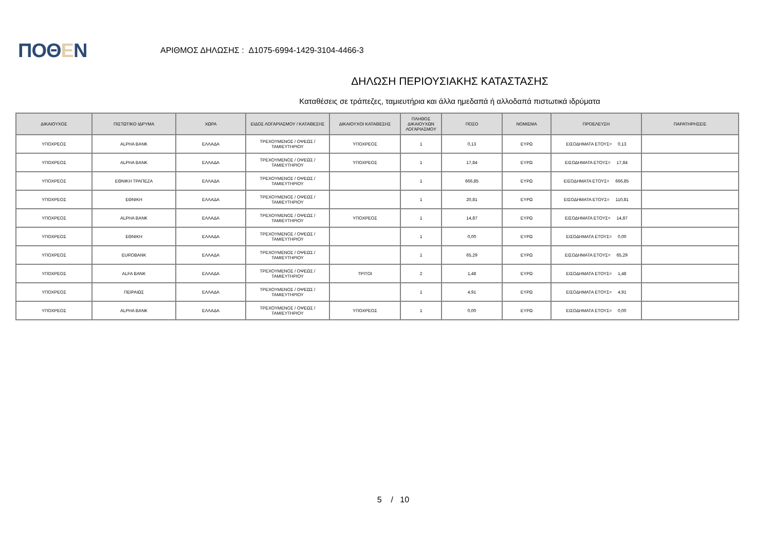ΠΟΘΕΝ
ΑΡΙΘΜΟΣ ΔΗΛΩΣΗΣ : Δ1075-6994-1429-3104-4466-3
ΔΗΛΩΣΗ ΠΕΡΙΟΥΣΙΑΚΗΣ ΚΑΤΑΣΤΑΣΗΣ
Καταθέσεις σε τράπεζες, ταμιευτήρια και άλλα ημεδαπά ή αλλοδαπά πιστωτικά ιδρύματα
| ΔΙΚΑΙΟΥΧΟΣ | ΠΙΣΤΩΤΙΚΟ ΙΔΡΥΜΑ | ΧΩΡΑ | ΕΙΔΟΣ ΛΟΓΑΡΙΑΣΜΟΥ / ΚΑΤΑΘΕΣΗΣ | ΔΙΚΑΙΟΥΧΟΙ ΚΑΤΑΘΕΣΗΣ | ΠΛΗΘΟΣ ΔΙΚΑΙΟΥΧΩΝ ΛΟΓΑΡΙΑΣΜΟΥ | ΠΟΣΟ | ΝΟΜΙΣΜΑ | ΠΡΟΕΛΕΥΣΗ | ΠΑΡΑΤΗΡΗΣΕΙΣ |
| --- | --- | --- | --- | --- | --- | --- | --- | --- | --- |
| ΥΠΟΧΡΕΟΣ | ALPHA BANK | ΕΛΛΑΔΑ | ΤΡΕΧΟΥΜΕΝΟΣ / ΟΨΕΩΣ / ΤΑΜΙΕΥΤΗΡΙΟΥ | ΥΠΟΧΡΕΟΣ | 1 | 0,13 | ΕΥΡΩ | ΕΙΣΟΔΗΜΑΤΑ ΕΤΟΥΣ= 0,13 | |
| ΥΠΟΧΡΕΟΣ | ALPHA BANK | ΕΛΛΑΔΑ | ΤΡΕΧΟΥΜΕΝΟΣ / ΟΨΕΩΣ / ΤΑΜΙΕΥΤΗΡΙΟΥ | ΥΠΟΧΡΕΟΣ | 1 | 17,84 | ΕΥΡΩ | ΕΙΣΟΔΗΜΑΤΑ ΕΤΟΥΣ= 17,84 | |
| ΥΠΟΧΡΕΟΣ | ΕΘΝΙΚΗ ΤΡΑΠΕΖΑ | ΕΛΛΑΔΑ | ΤΡΕΧΟΥΜΕΝΟΣ / ΟΨΕΩΣ / ΤΑΜΙΕΥΤΗΡΙΟΥ | | 1 | 666,85 | ΕΥΡΩ | ΕΙΣΟΔΗΜΑΤΑ ΕΤΟΥΣ= 666,85 | |
| ΥΠΟΧΡΕΟΣ | ΕΘΝΙΚΗ | ΕΛΛΑΔΑ | ΤΡΕΧΟΥΜΕΝΟΣ / ΟΨΕΩΣ / ΤΑΜΙΕΥΤΗΡΙΟΥ | | 1 | 20,81 | ΕΥΡΩ | ΕΙΣΟΔΗΜΑΤΑ ΕΤΟΥΣ= 110,81 | |
| ΥΠΟΧΡΕΟΣ | ALPHA BANK | ΕΛΛΑΔΑ | ΤΡΕΧΟΥΜΕΝΟΣ / ΟΨΕΩΣ / ΤΑΜΙΕΥΤΗΡΙΟΥ | ΥΠΟΧΡΕΟΣ | 1 | 14,87 | ΕΥΡΩ | ΕΙΣΟΔΗΜΑΤΑ ΕΤΟΥΣ= 14,87 | |
| ΥΠΟΧΡΕΟΣ | ΕΘΝΙΚΗ | ΕΛΛΑΔΑ | ΤΡΕΧΟΥΜΕΝΟΣ / ΟΨΕΩΣ / ΤΑΜΙΕΥΤΗΡΙΟΥ | | 1 | 0,00 | ΕΥΡΩ | ΕΙΣΟΔΗΜΑΤΑ ΕΤΟΥΣ= 0,00 | |
| ΥΠΟΧΡΕΟΣ | EUROBANK | ΕΛΛΑΔΑ | ΤΡΕΧΟΥΜΕΝΟΣ / ΟΨΕΩΣ / ΤΑΜΙΕΥΤΗΡΙΟΥ | | 1 | 65,29 | ΕΥΡΩ | ΕΙΣΟΔΗΜΑΤΑ ΕΤΟΥΣ= 65,29 | |
| ΥΠΟΧΡΕΟΣ | ALFA BANK | ΕΛΛΑΔΑ | ΤΡΕΧΟΥΜΕΝΟΣ / ΟΨΕΩΣ / ΤΑΜΙΕΥΤΗΡΙΟΥ | ΤΡΙΤΟΙ | 2 | 1,48 | ΕΥΡΩ | ΕΙΣΟΔΗΜΑΤΑ ΕΤΟΥΣ= 1,48 | |
| ΥΠΟΧΡΕΟΣ | ΠΕΙΡΑΙΩΣ | ΕΛΛΑΔΑ | ΤΡΕΧΟΥΜΕΝΟΣ / ΟΨΕΩΣ / ΤΑΜΙΕΥΤΗΡΙΟΥ | | 1 | 4,91 | ΕΥΡΩ | ΕΙΣΟΔΗΜΑΤΑ ΕΤΟΥΣ= 4,91 | |
| ΥΠΟΧΡΕΟΣ | ALPHA BANK | ΕΛΛΑΔΑ | ΤΡΕΧΟΥΜΕΝΟΣ / ΟΨΕΩΣ / ΤΑΜΙΕΥΤΗΡΙΟΥ | ΥΠΟΧΡΕΟΣ | 1 | 0,00 | ΕΥΡΩ | ΕΙΣΟΔΗΜΑΤΑ ΕΤΟΥΣ= 0,00 | |
5 / 10